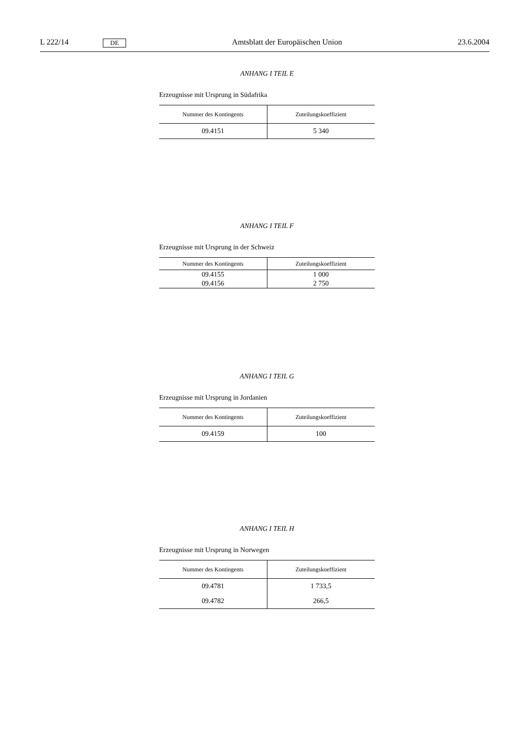L 222/14 DE Amtsblatt der Europäischen Union 23.6.2004
ANHANG I TEIL E
Erzeugnisse mit Ursprung in Südafrika
| Nummer des Kontingents | Zuteilungskoeffizient |
| --- | --- |
| 09.4151 | 5 340 |
ANHANG I TEIL F
Erzeugnisse mit Ursprung in der Schweiz
| Nummer des Kontingents | Zuteilungskoeffizient |
| --- | --- |
| 09.4155 | 1 000 |
| 09.4156 | 2 750 |
ANHANG I TEIL G
Erzeugnisse mit Ursprung in Jordanien
| Nummer des Kontingents | Zuteilungskoeffizient |
| --- | --- |
| 09.4159 | 100 |
ANHANG I TEIL H
Erzeugnisse mit Ursprung in Norwegen
| Nummer des Kontingents | Zuteilungskoeffizient |
| --- | --- |
| 09.4781 | 1 733,5 |
| 09.4782 | 266,5 |